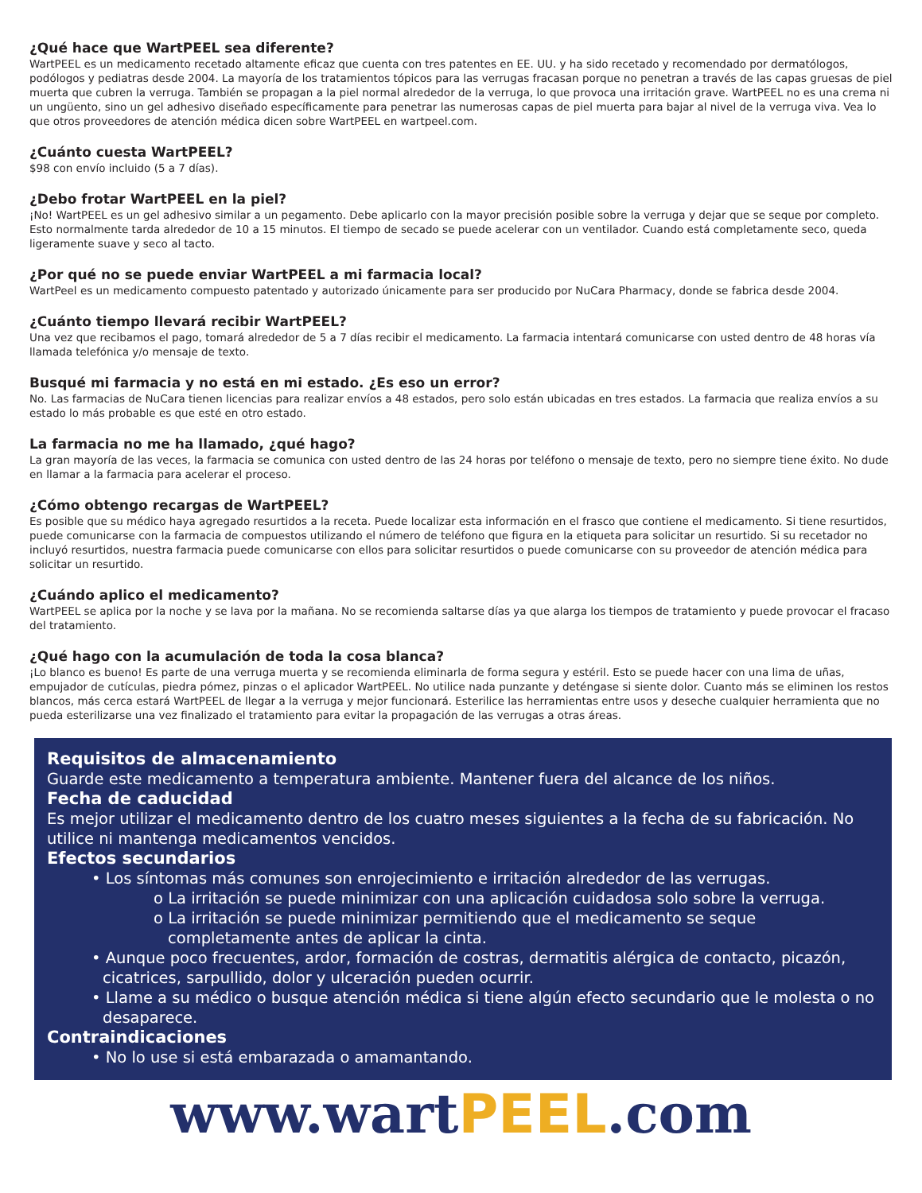¿Qué hace que WartPEEL sea diferente?
WartPEEL es un medicamento recetado altamente eficaz que cuenta con tres patentes en EE. UU. y ha sido recetado y recomendado por dermatólogos, podólogos y pediatras desde 2004. La mayoría de los tratamientos tópicos para las verrugas fracasan porque no penetran a través de las capas gruesas de piel muerta que cubren la verruga. También se propagan a la piel normal alrededor de la verruga, lo que provoca una irritación grave. WartPEEL no es una crema ni un ungüento, sino un gel adhesivo diseñado específicamente para penetrar las numerosas capas de piel muerta para bajar al nivel de la verruga viva. Vea lo que otros proveedores de atención médica dicen sobre WartPEEL en wartpeel.com.
¿Cuánto cuesta WartPEEL?
$98 con envío incluido (5 a 7 días).
¿Debo frotar WartPEEL en la piel?
¡No! WartPEEL es un gel adhesivo similar a un pegamento. Debe aplicarlo con la mayor precisión posible sobre la verruga y dejar que se seque por completo. Esto normalmente tarda alrededor de 10 a 15 minutos. El tiempo de secado se puede acelerar con un ventilador. Cuando está completamente seco, queda ligeramente suave y seco al tacto.
¿Por qué no se puede enviar WartPEEL a mi farmacia local?
WartPeel es un medicamento compuesto patentado y autorizado únicamente para ser producido por NuCara Pharmacy, donde se fabrica desde 2004.
¿Cuánto tiempo llevará recibir WartPEEL?
Una vez que recibamos el pago, tomará alrededor de 5 a 7 días recibir el medicamento. La farmacia intentará comunicarse con usted dentro de 48 horas vía llamada telefónica y/o mensaje de texto.
Busqué mi farmacia y no está en mi estado. ¿Es eso un error?
No. Las farmacias de NuCara tienen licencias para realizar envíos a 48 estados, pero solo están ubicadas en tres estados. La farmacia que realiza envíos a su estado lo más probable es que esté en otro estado.
La farmacia no me ha llamado, ¿qué hago?
La gran mayoría de las veces, la farmacia se comunica con usted dentro de las 24 horas por teléfono o mensaje de texto, pero no siempre tiene éxito. No dude en llamar a la farmacia para acelerar el proceso.
¿Cómo obtengo recargas de WartPEEL?
Es posible que su médico haya agregado resurtidos a la receta. Puede localizar esta información en el frasco que contiene el medicamento. Si tiene resurtidos, puede comunicarse con la farmacia de compuestos utilizando el número de teléfono que figura en la etiqueta para solicitar un resurtido. Si su recetador no incluyó resurtidos, nuestra farmacia puede comunicarse con ellos para solicitar resurtidos o puede comunicarse con su proveedor de atención médica para solicitar un resurtido.
¿Cuándo aplico el medicamento?
WartPEEL se aplica por la noche y se lava por la mañana. No se recomienda saltarse días ya que alarga los tiempos de tratamiento y puede provocar el fracaso del tratamiento.
¿Qué hago con la acumulación de toda la cosa blanca?
¡Lo blanco es bueno! Es parte de una verruga muerta y se recomienda eliminarla de forma segura y estéril. Esto se puede hacer con una lima de uñas, empujador de cutículas, piedra pómez, pinzas o el aplicador WartPEEL. No utilice nada punzante y deténgase si siente dolor. Cuanto más se eliminen los restos blancos, más cerca estará WartPEEL de llegar a la verruga y mejor funcionará. Esterilice las herramientas entre usos y deseche cualquier herramienta que no pueda esterilizarse una vez finalizado el tratamiento para evitar la propagación de las verrugas a otras áreas.
Requisitos de almacenamiento
Guarde este medicamento a temperatura ambiente. Mantener fuera del alcance de los niños.
Fecha de caducidad
Es mejor utilizar el medicamento dentro de los cuatro meses siguientes a la fecha de su fabricación. No utilice ni mantenga medicamentos vencidos.
Efectos secundarios
• Los síntomas más comunes son enrojecimiento e irritación alrededor de las verrugas.
o La irritación se puede minimizar con una aplicación cuidadosa solo sobre la verruga.
o La irritación se puede minimizar permitiendo que el medicamento se seque completamente antes de aplicar la cinta.
• Aunque poco frecuentes, ardor, formación de costras, dermatitis alérgica de contacto, picazón, cicatrices, sarpullido, dolor y ulceración pueden ocurrir.
• Llame a su médico o busque atención médica si tiene algún efecto secundario que le molesta o no desaparece.
Contraindicaciones
• No lo use si está embarazada o amamantando.
www.wartPEEL.com